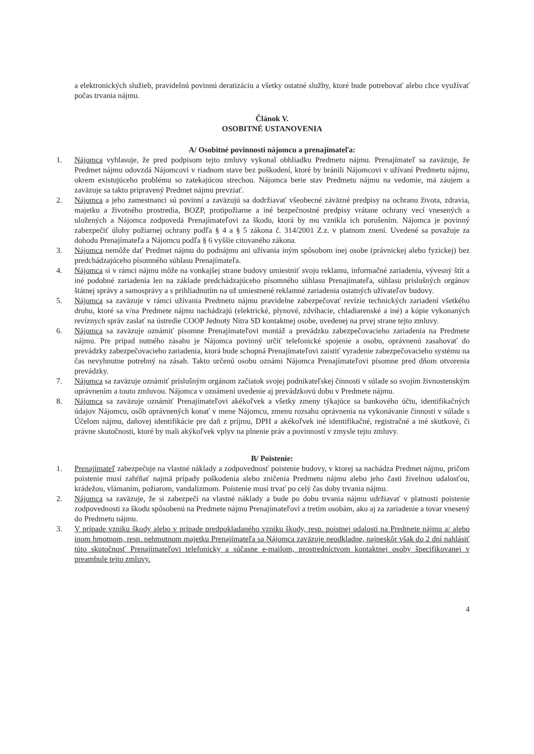a elektronických služieb, pravidelnú povinnú deratizáciu a všetky ostatné služby, ktoré bude potrebovať alebo chce využívať počas trvania nájmu.
Článok V.
OSOBITNÉ USTANOVENIA
A/ Osobitné povinnosti nájomcu a prenajímateľa:
1. Nájomca vyhlasuje, že pred podpisom tejto zmluvy vykonal obhliadku Predmetu nájmu. Prenajímateľ sa zaväzuje, že Predmet nájmu odovzdá Nájomcovi v riadnom stave bez poškodení, ktoré by bránili Nájomcovi v užívaní Predmetu nájmu, okrem existujúceho problému so zatekajúcou strechou. Nájomca berie stav Predmetu nájmu na vedomie, má záujem a zaväzuje sa takto pripravený Predmet nájmu prevziať.
2. Nájomca a jeho zamestnanci sú povinní a zaväzujú sa dodržiavať všeobecné záväzné predpisy na ochranu života, zdravia, majetku a životného prostredia, BOZP, protipožiarne a iné bezpečnostné predpisy vrátane ochrany vecí vnesených a uložených a Nájomca zodpovedá Prenajímateľovi za škodu, ktorá by mu vznikla ich porušením. Nájomca je povinný zabezpečiť úlohy požiarnej ochrany podľa § 4 a § 5 zákona č. 314/2001 Z.z. v platnom znení. Uvedené sa považuje za dohodu Prenajímateľa a Nájomcu podľa § 6 vyššie citovaného zákona.
3. Nájomca nemôže dať Predmet nájmu do podnájmu ani užívania iným spôsobom inej osobe (právnickej alebo fyzickej) bez predchádzajúceho písomného súhlasu Prenajímateľa.
4. Nájomca si v rámci nájmu môže na vonkajšej strane budovy umiestniť svoju reklamu, informačné zariadenia, vývesný štít a iné podobné zariadenia len na základe predchádzajúceho písomného súhlasu Prenajímateľa, súhlasu príslušných orgánov štátnej správy a samosprávy a s prihliadnutím na už umiestnené reklamné zariadenia ostatných užívateľov budovy.
5. Nájomca sa zaväzuje v rámci užívania Predmetu nájmu pravidelne zabezpečovať revízie technických zariadení všetkého druhu, ktoré sa v/na Predmete nájmu nachádzajú (elektrické, plynové, zdvíhacie, chladiarenské a iné) a kópie vykonaných revíznych správ zaslať na ústredie COOP Jednoty Nitra SD kontaktnej osobe, uvedenej na prvej strane tejto zmluvy.
6. Nájomca sa zaväzuje oznámiť písomne Prenajímateľovi montáž a prevádzku zabezpečovacieho zariadenia na Predmete nájmu. Pre prípad nutného zásahu je Nájomca povinný určiť telefonické spojenie a osobu, oprávnenú zasahovať do prevádzky zabezpečovacieho zariadenia, ktorá bude schopná Prenajímateľovi zaistiť vyradenie zabezpečovacieho systému na čas nevyhnutne potrebný na zásah. Takto určenú osobu oznámi Nájomca Prenajímateľovi písomne pred dňom otvorenia prevádzky.
7. Nájomca sa zaväzuje oznámiť príslušným orgánom začiatok svojej podnikateľskej činnosti v súlade so svojím živnostenským oprávnením a touto zmluvou. Nájomca v oznámení uvedenie aj prevádzkovú dobu v Predmete nájmu.
8. Nájomca sa zaväzuje oznámiť Prenajímateľovi akékoľvek a všetky zmeny týkajúce sa bankového účtu, identifikačných údajov Nájomcu, osôb oprávnených konať v mene Nájomcu, zmenu rozsahu oprávnenia na vykonávanie činnosti v súlade s Účelom nájmu, daňovej identifikácie pre daň z príjmu, DPH a akékoľvek iné identifikačné, registračné a iné skutkové, či právne skutočnosti, ktoré by mali akýkoľvek vplyv na plnenie práv a povinností v zmysle tejto zmluvy.
B/ Poistenie:
1. Prenajímateľ zabezpečuje na vlastné náklady a zodpovednosť poistenie budovy, v ktorej sa nachádza Predmet nájmu, pričom poistenie musí zahŕňať najmä prípady poškodenia alebo zničenia Predmetu nájmu alebo jeho časti živelnou udalosťou, krádežou, vlámaním, požiarom, vandalizmom. Poistenie musí trvať po celý čas doby trvania nájmu.
2. Nájomca sa zaväzuje, že si zabezpečí na vlastné náklady a bude po dobu trvania nájmu udržiavať v platnosti poistenie zodpovednosti za škodu spôsobenú na Predmete nájmu Prenajímateľovi a tretím osobám, ako aj za zariadenie a tovar vnesený do Predmetu nájmu.
3. V prípade vzniku škody alebo v prípade predpokladaného vzniku škody, resp. poistnej udalosti na Predmete nájmu a/ alebo inom hmotnom, resp. nehmotnom majetku Prenajímateľa sa Nájomca zaväzuje neodkladne, najneskôr však do 2 dní nahlásiť túto skutočnosť Prenajímateľovi telefonicky a súčasne e-mailom, prostredníctvom kontaktnej osoby špecifikovanej v preambule tejto zmluvy.
4